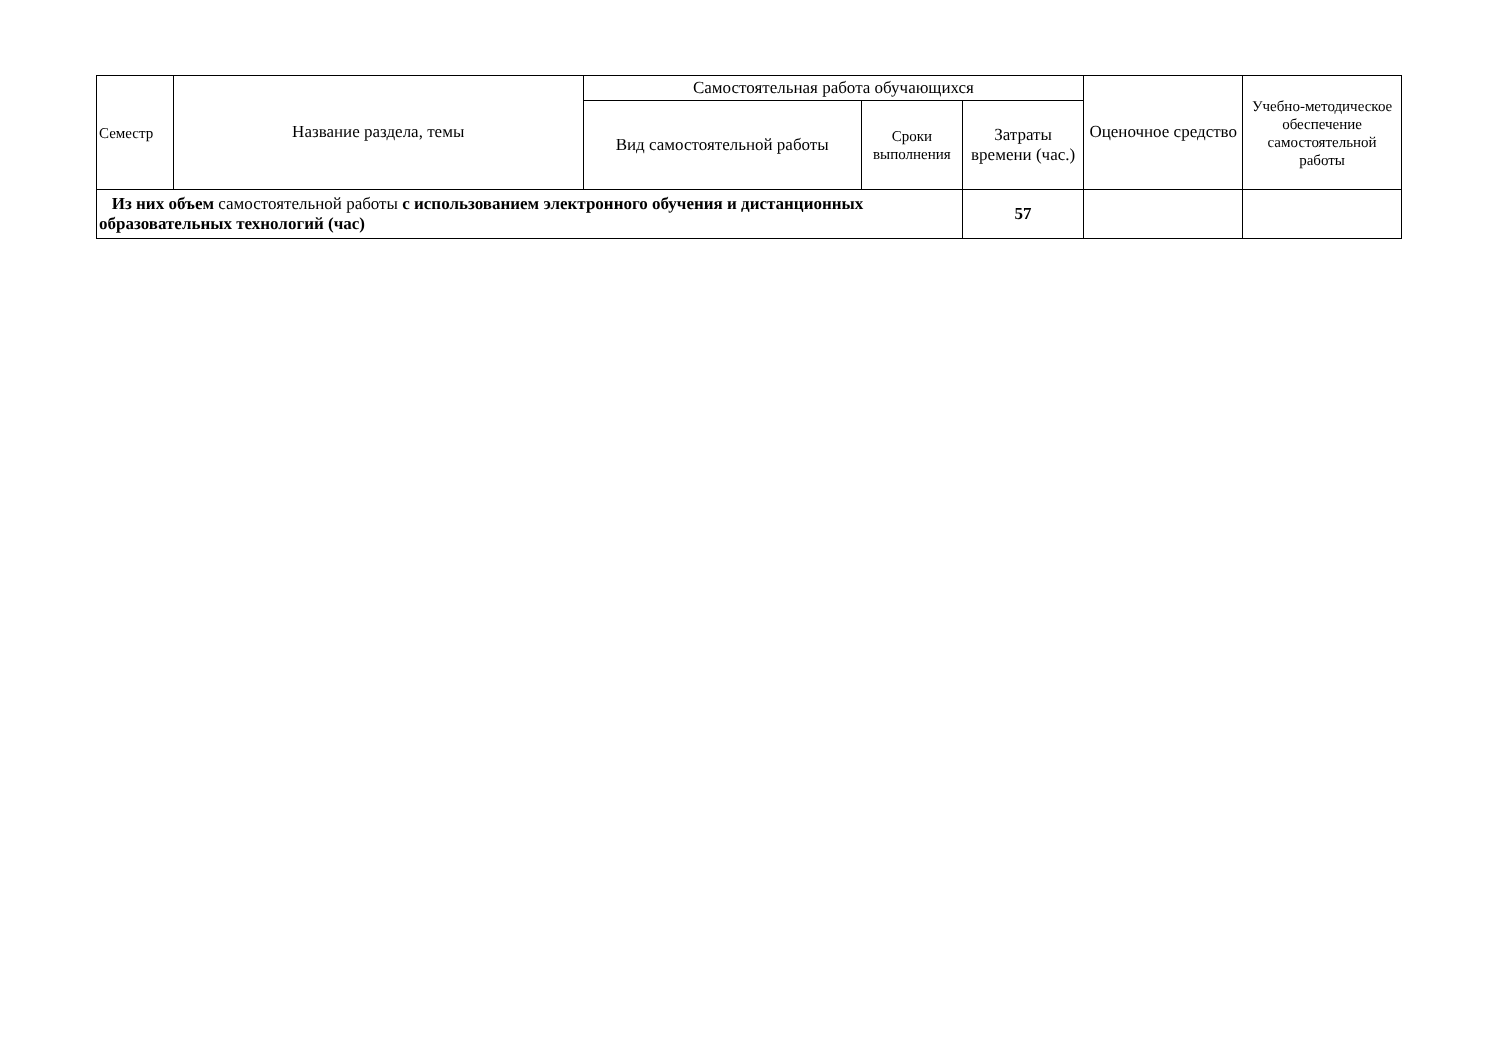| Семестр | Название раздела, темы | Самостоятельная работа обучающихся | | | Оценочное средство | Учебно-методическое обеспечение самостоятельной работы |
| --- | --- | --- | --- | --- | --- | --- |
| | | Вид самостоятельной работы | Сроки выполнения | Затраты времени (час.) | | |
| Из них объем самостоятельной работы с использованием электронного обучения и дистанционных образовательных технологий (час) | | | | 57 | | |